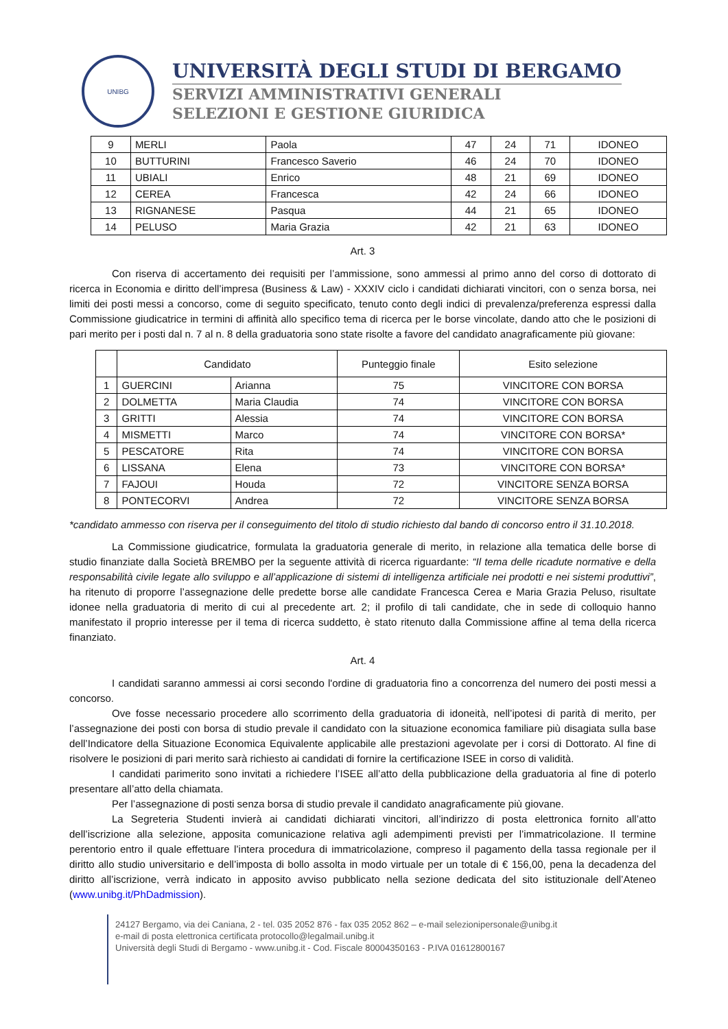UNIBG
UNIVERSITÀ DEGLI STUDI DI BERGAMO
SERVIZI AMMINISTRATIVI GENERALI
SELEZIONI E GESTIONE GIURIDICA
| 9 | MERLI | Paola | 47 | 24 | 71 | IDONEO |
| 10 | BUTTURINI | Francesco Saverio | 46 | 24 | 70 | IDONEO |
| 11 | UBIALI | Enrico | 48 | 21 | 69 | IDONEO |
| 12 | CEREA | Francesca | 42 | 24 | 66 | IDONEO |
| 13 | RIGNANESE | Pasqua | 44 | 21 | 65 | IDONEO |
| 14 | PELUSO | Maria Grazia | 42 | 21 | 63 | IDONEO |
Art. 3
Con riserva di accertamento dei requisiti per l’ammissione, sono ammessi al primo anno del corso di dottorato di ricerca in Economia e diritto dell’impresa (Business & Law) - XXXIV ciclo i candidati dichiarati vincitori, con o senza borsa, nei limiti dei posti messi a concorso, come di seguito specificato, tenuto conto degli indici di prevalenza/preferenza espressi dalla Commissione giudicatrice in termini di affinità allo specifico tema di ricerca per le borse vincolate, dando atto che le posizioni di pari merito per i posti dal n. 7 al n. 8 della graduatoria sono state risolte a favore del candidato anagraficamente più giovane:
| | Candidato | | Punteggio finale | Esito selezione |
| --- | --- | --- | --- | --- |
| 1 | GUERCINI | Arianna | 75 | VINCITORE CON BORSA |
| 2 | DOLMETTA | Maria Claudia | 74 | VINCITORE CON BORSA |
| 3 | GRITTI | Alessia | 74 | VINCITORE CON BORSA |
| 4 | MISMETTI | Marco | 74 | VINCITORE CON BORSA* |
| 5 | PESCATORE | Rita | 74 | VINCITORE CON BORSA |
| 6 | LISSANA | Elena | 73 | VINCITORE CON BORSA* |
| 7 | FAJOUI | Houda | 72 | VINCITORE SENZA BORSA |
| 8 | PONTECORVI | Andrea | 72 | VINCITORE SENZA BORSA |
*candidato ammesso con riserva per il conseguimento del titolo di studio richiesto dal bando di concorso entro il 31.10.2018.
La Commissione giudicatrice, formulata la graduatoria generale di merito, in relazione alla tematica delle borse di studio finanziate dalla Società BREMBO per la seguente attività di ricerca riguardante: “Il tema delle ricadute normative e della responsabilità civile legate allo sviluppo e all’applicazione di sistemi di intelligenza artificiale nei prodotti e nei sistemi produttivi”, ha ritenuto di proporre l’assegnazione delle predette borse alle candidate Francesca Cerea e Maria Grazia Peluso, risultate idonee nella graduatoria di merito di cui al precedente art. 2; il profilo di tali candidate, che in sede di colloquio hanno manifestato il proprio interesse per il tema di ricerca suddetto, è stato ritenuto dalla Commissione affine al tema della ricerca finanziato.
Art. 4
I candidati saranno ammessi ai corsi secondo l'ordine di graduatoria fino a concorrenza del numero dei posti messi a concorso.
Ove fosse necessario procedere allo scorrimento della graduatoria di idoneità, nell’ipotesi di parità di merito, per l’assegnazione dei posti con borsa di studio prevale il candidato con la situazione economica familiare più disagiata sulla base dell’Indicatore della Situazione Economica Equivalente applicabile alle prestazioni agevolate per i corsi di Dottorato. Al fine di risolvere le posizioni di pari merito sarà richiesto ai candidati di fornire la certificazione ISEE in corso di validità.
I candidati parimerito sono invitati a richiedere l’ISEE all’atto della pubblicazione della graduatoria al fine di poterlo presentare all’atto della chiamata.
Per l’assegnazione di posti senza borsa di studio prevale il candidato anagraficamente più giovane.
La Segreteria Studenti invierà ai candidati dichiarati vincitori, all’indirizzo di posta elettronica fornito all’atto dell’iscrizione alla selezione, apposita comunicazione relativa agli adempimenti previsti per l’immatricolazione. Il termine perentorio entro il quale effettuare l’intera procedura di immatricolazione, compreso il pagamento della tassa regionale per il diritto allo studio universitario e dell’imposta di bollo assolta in modo virtuale per un totale di € 156,00, pena la decadenza del diritto all’iscrizione, verrà indicato in apposito avviso pubblicato nella sezione dedicata del sito istituzionale dell’Ateneo (www.unibg.it/PhDadmission).
24127 Bergamo, via dei Caniana, 2 - tel. 035 2052 876 - fax 035 2052 862 – e-mail selezionipersonale@unibg.it
e-mail di posta elettronica certificata protocollo@legalmail.unibg.it
Università degli Studi di Bergamo - www.unibg.it - Cod. Fiscale 80004350163 - P.IVA 01612800167